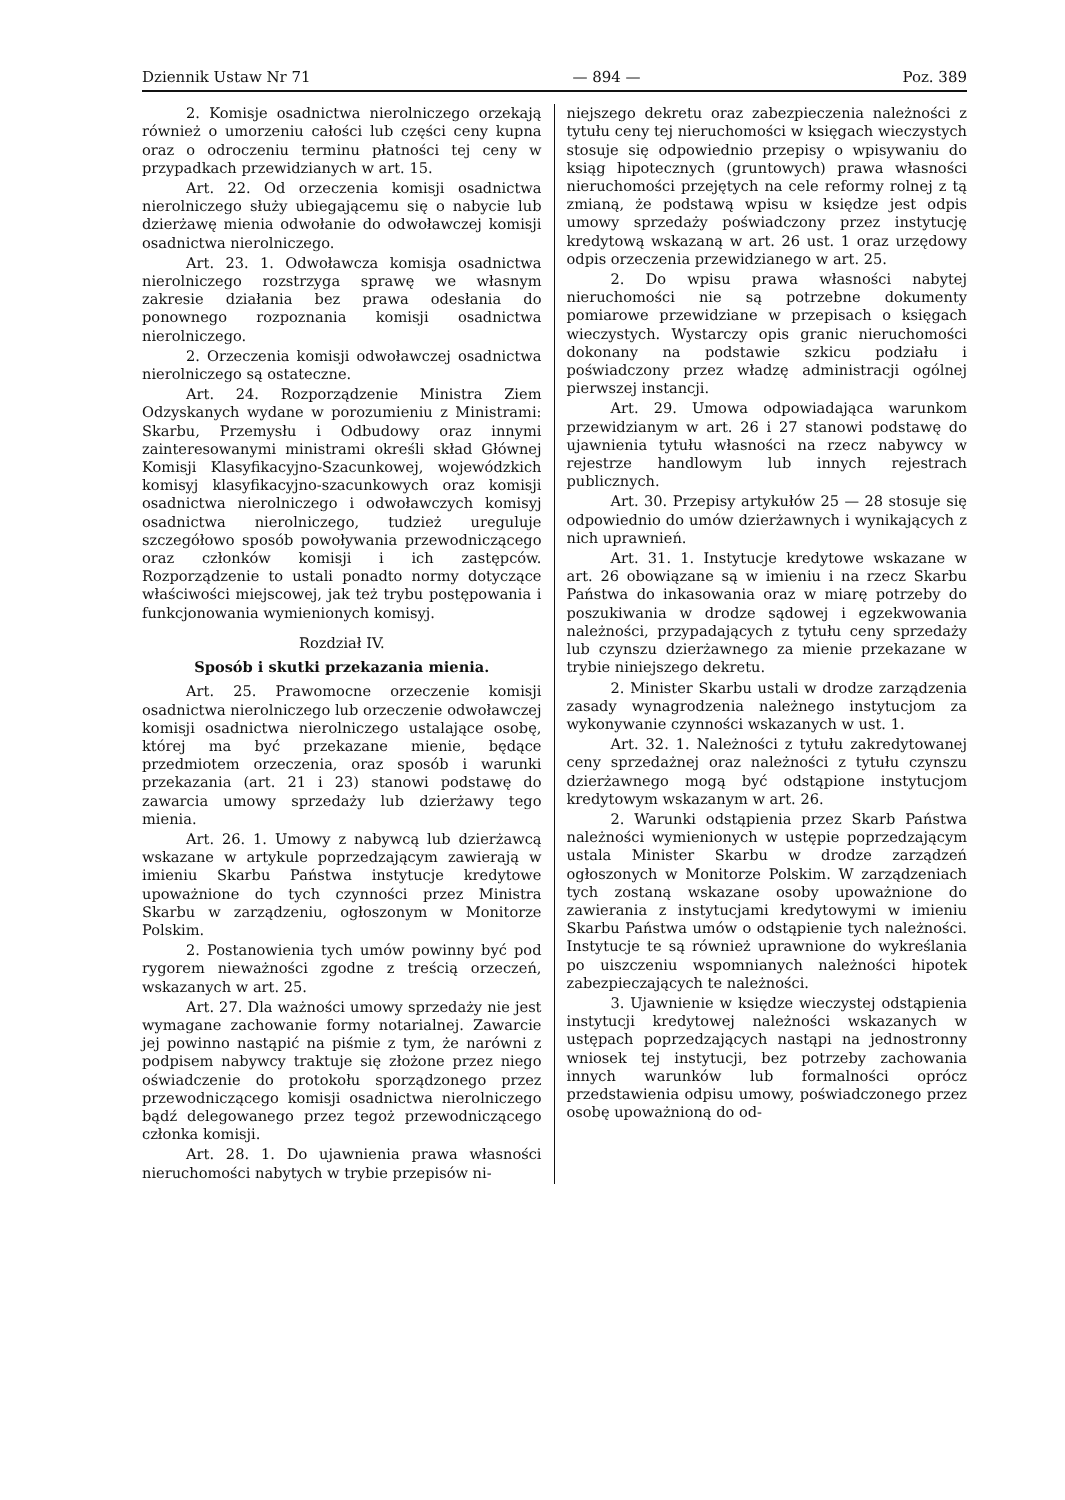Dziennik Ustaw Nr 71 — 894 — Poz. 389
2. Komisje osadnictwa nierolniczego orzekają również o umorzeniu całości lub części ceny kupna oraz o odroczeniu terminu płatności tej ceny w przypadkach przewidzianych w art. 15.
Art. 22. Od orzeczenia komisji osadnictwa nierolniczego służy ubiegającemu się o nabycie lub dzierżawę mienia odwołanie do odwoławczej komisji osadnictwa nierolniczego.
Art. 23. 1. Odwoławcza komisja osadnictwa nierolniczego rozstrzyga sprawę we własnym zakresie działania bez prawa odesłania do ponownego rozpoznania komisji osadnictwa nierolniczego.
2. Orzeczenia komisji odwoławczej osadnictwa nierolniczego są ostateczne.
Art. 24. Rozporządzenie Ministra Ziem Odzyskanych wydane w porozumieniu z Ministrami: Skarbu, Przemysłu i Odbudowy oraz innymi zainteresowanymi ministrami określi skład Głównej Komisji Klasyfikacyjno-Szacunkowej, wojewódzkich komisyj klasyfikacyjno-szacunkowych oraz komisji osadnictwa nierolniczego i odwoławczych komisyj osadnictwa nierolniczego, tudzież ureguluje szczegółowo sposób powoływania przewodniczącego oraz członków komisji i ich zastępców. Rozporządzenie to ustali ponadto normy dotyczące właściwości miejscowej, jak też trybu postępowania i funkcjonowania wymienionych komisyj.
Rozdział IV.
Sposób i skutki przekazania mienia.
Art. 25. Prawomocne orzeczenie komisji osadnictwa nierolniczego lub orzeczenie odwoławczej komisji osadnictwa nierolniczego ustalające osobę, której ma być przekazane mienie, będące przedmiotem orzeczenia, oraz sposób i warunki przekazania (art. 21 i 23) stanowi podstawę do zawarcia umowy sprzedaży lub dzierżawy tego mienia.
Art. 26. 1. Umowy z nabywcą lub dzierżawcą wskazane w artykule poprzedzającym zawierają w imieniu Skarbu Państwa instytucje kredytowe upoważnione do tych czynności przez Ministra Skarbu w zarządzeniu, ogłoszonym w Monitorze Polskim.
2. Postanowienia tych umów powinny być pod rygorem nieważności zgodne z treścią orzeczeń, wskazanych w art. 25.
Art. 27. Dla ważności umowy sprzedaży nie jest wymagane zachowanie formy notarialnej. Zawarcie jej powinno nastąpić na piśmie z tym, że narówni z podpisem nabywcy traktuje się złożone przez niego oświadczenie do protokołu sporządzonego przez przewodniczącego komisji osadnictwa nierolniczego bądź delegowanego przez tegoż przewodniczącego członka komisji.
Art. 28. 1. Do ujawnienia prawa własności nieruchomości nabytych w trybie przepisów ni-
niejszego dekretu oraz zabezpieczenia należności z tytułu ceny tej nieruchomości w księgach wieczystych stosuje się odpowiednio przepisy o wpisywaniu do ksiąg hipotecznych (gruntowych) prawa własności nieruchomości przejętych na cele reformy rolnej z tą zmianą, że podstawą wpisu w księdze jest odpis umowy sprzedaży poświadczony przez instytucję kredytową wskazaną w art. 26 ust. 1 oraz urzędowy odpis orzeczenia przewidzianego w art. 25.
2. Do wpisu prawa własności nabytej nieruchomości nie są potrzebne dokumenty pomiarowe przewidziane w przepisach o księgach wieczystych. Wystarczy opis granic nieruchomości dokonany na podstawie szkicu podziału i poświadczony przez władzę administracji ogólnej pierwszej instancji.
Art. 29. Umowa odpowiadająca warunkom przewidzianym w art. 26 i 27 stanowi podstawę do ujawnienia tytułu własności na rzecz nabywcy w rejestrze handlowym lub innych rejestrach publicznych.
Art. 30. Przepisy artykułów 25 — 28 stosuje się odpowiednio do umów dzierżawnych i wynikających z nich uprawnień.
Art. 31. 1. Instytucje kredytowe wskazane w art. 26 obowiązane są w imieniu i na rzecz Skarbu Państwa do inkasowania oraz w miarę potrzeby do poszukiwania w drodze sądowej i egzekwowania należności, przypadających z tytułu ceny sprzedaży lub czynszu dzierżawnego za mienie przekazane w trybie niniejszego dekretu.
2. Minister Skarbu ustali w drodze zarządzenia zasady wynagrodzenia należnego instytucjom za wykonywanie czynności wskazanych w ust. 1.
Art. 32. 1. Należności z tytułu zakredytowanej ceny sprzedażnej oraz należności z tytułu czynszu dzierżawnego mogą być odstąpione instytucjom kredytowym wskazanym w art. 26.
2. Warunki odstąpienia przez Skarb Państwa należności wymienionych w ustępie poprzedzającym ustala Minister Skarbu w drodze zarządzeń ogłoszonych w Monitorze Polskim. W zarządzeniach tych zostaną wskazane osoby upoważnione do zawierania z instytucjami kredytowymi w imieniu Skarbu Państwa umów o odstąpienie tych należności. Instytucje te są również uprawnione do wykreślania po uiszczeniu wspomnianych należności hipotek zabezpieczających te należności.
3. Ujawnienie w księdze wieczystej odstąpienia instytucji kredytowej należności wskazanych w ustępach poprzedzających nastąpi na jednostronny wniosek tej instytucji, bez potrzeby zachowania innych warunków lub formalności oprócz przedstawienia odpisu umowy, poświadczonego przez osobę upoważnioną do od-